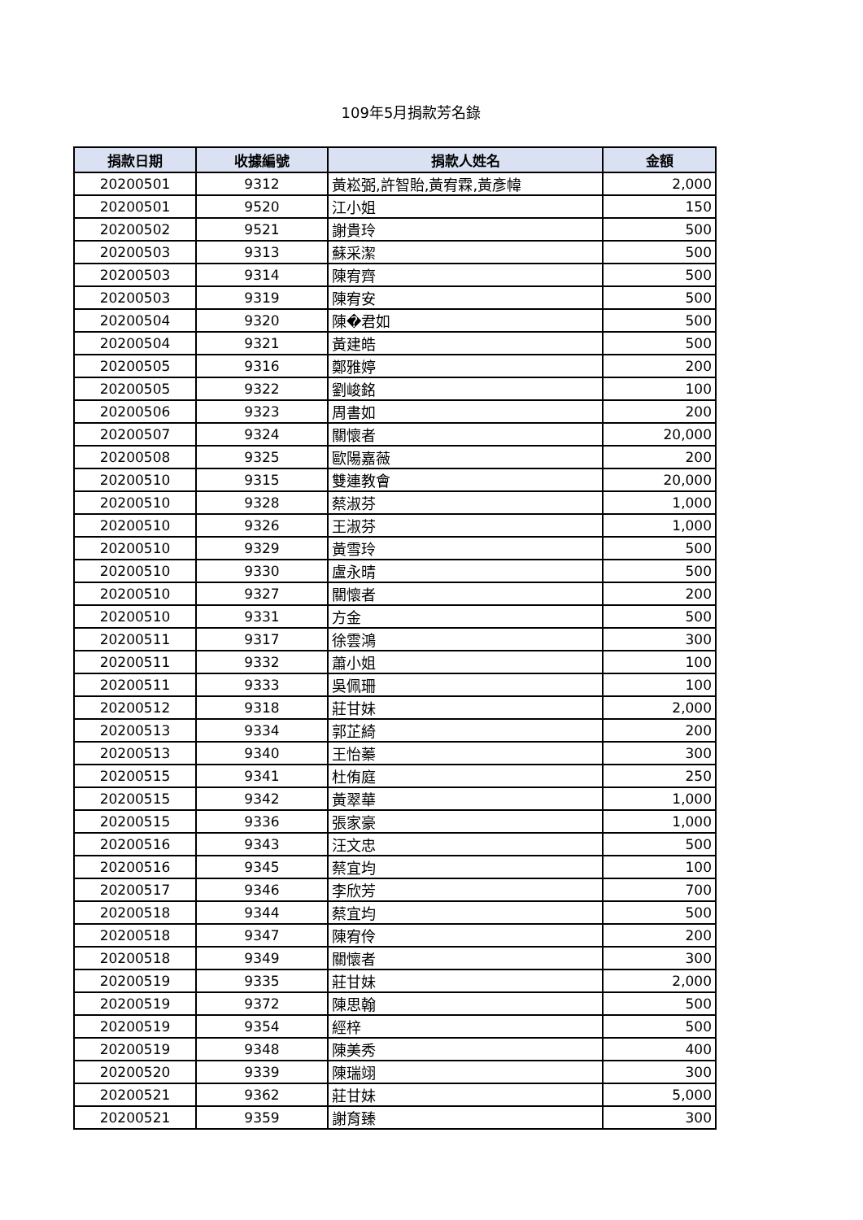109年5月捐款芳名錄
| 捐款日期 | 收據編號 | 捐款人姓名 | 金額 |
| --- | --- | --- | --- |
| 20200501 | 9312 | 黃崧弼,許智貽,黃宥霖,黃彥幃 | 2,000 |
| 20200501 | 9520 | 江小姐 | 150 |
| 20200502 | 9521 | 謝貴玲 | 500 |
| 20200503 | 9313 | 蘇采潔 | 500 |
| 20200503 | 9314 | 陳宥齊 | 500 |
| 20200503 | 9319 | 陳宥安 | 500 |
| 20200504 | 9320 | 陳�君如 | 500 |
| 20200504 | 9321 | 黃建皓 | 500 |
| 20200505 | 9316 | 鄭雅婷 | 200 |
| 20200505 | 9322 | 劉峻銘 | 100 |
| 20200506 | 9323 | 周書如 | 200 |
| 20200507 | 9324 | 關懷者 | 20,000 |
| 20200508 | 9325 | 歐陽嘉薇 | 200 |
| 20200510 | 9315 | 雙連教會 | 20,000 |
| 20200510 | 9328 | 蔡淑芬 | 1,000 |
| 20200510 | 9326 | 王淑芬 | 1,000 |
| 20200510 | 9329 | 黃雪玲 | 500 |
| 20200510 | 9330 | 盧永晴 | 500 |
| 20200510 | 9327 | 關懷者 | 200 |
| 20200510 | 9331 | 方金 | 500 |
| 20200511 | 9317 | 徐雲鴻 | 300 |
| 20200511 | 9332 | 蕭小姐 | 100 |
| 20200511 | 9333 | 吳佩珊 | 100 |
| 20200512 | 9318 | 莊甘妹 | 2,000 |
| 20200513 | 9334 | 郭芷綺 | 200 |
| 20200513 | 9340 | 王怡蓁 | 300 |
| 20200515 | 9341 | 杜侑庭 | 250 |
| 20200515 | 9342 | 黃翠華 | 1,000 |
| 20200515 | 9336 | 張家豪 | 1,000 |
| 20200516 | 9343 | 汪文忠 | 500 |
| 20200516 | 9345 | 蔡宜均 | 100 |
| 20200517 | 9346 | 李欣芳 | 700 |
| 20200518 | 9344 | 蔡宜均 | 500 |
| 20200518 | 9347 | 陳宥伶 | 200 |
| 20200518 | 9349 | 關懷者 | 300 |
| 20200519 | 9335 | 莊甘妹 | 2,000 |
| 20200519 | 9372 | 陳思翰 | 500 |
| 20200519 | 9354 | 經梓 | 500 |
| 20200519 | 9348 | 陳美秀 | 400 |
| 20200520 | 9339 | 陳瑞翊 | 300 |
| 20200521 | 9362 | 莊甘妹 | 5,000 |
| 20200521 | 9359 | 謝育臻 | 300 |